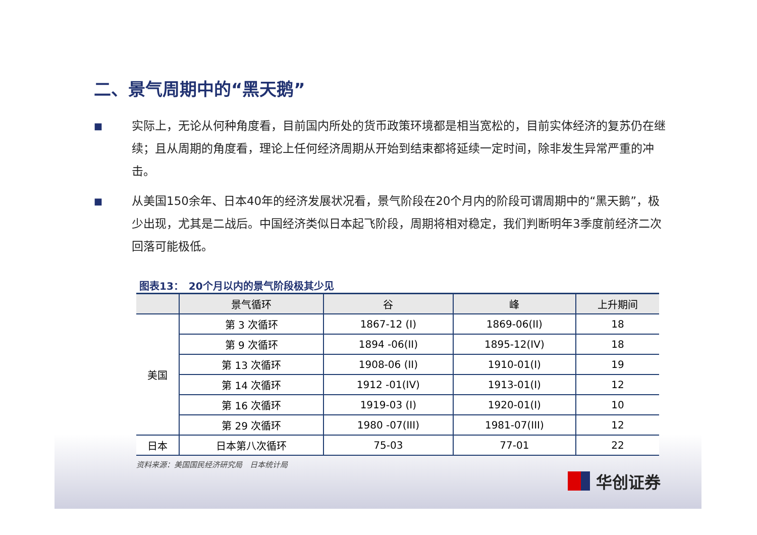二、景气周期中的“黑天鹅”
■ 实际上，无论从何种角度看，目前国内所处的货币政策环境都是相当宽松的，目前实体经济的复苏仍在继续；且从周期的角度看，理论上任何经济周期从开始到结束都将延续一定时间，除非发生异常严重的冲击。
■ 从美国150余年、日本40年的经济发展状况看，景气阶段在20个月内的阶段可谓周期中的“黑天鹅”，极少出现，尤其是二战后。中国经济类似日本起飞阶段，周期将相对稳定，我们判断明年3季度前经济二次回落可能极低。
图表13：　20个月以内的景气阶段极其少见
| | 景气循环 | 谷 | 峰 | 上升期间 |
| --- | --- | --- | --- | --- |
| 美国 | 第 3 次循环 | 1867-12 (I) | 1869-06(II) | 18 |
| | 第 9 次循环 | 1894 -06(II) | 1895-12(IV) | 18 |
| | 第 13 次循环 | 1908-06 (II) | 1910-01(I) | 19 |
| | 第 14 次循环 | 1912 -01(IV) | 1913-01(I) | 12 |
| | 第 16 次循环 | 1919-03 (I) | 1920-01(I) | 10 |
| | 第 29 次循环 | 1980 -07(III) | 1981-07(III) | 12 |
| 日本 | 日本第八次循环 | 75-03 | 77-01 | 22 |
资料来源：美国国民经济研究局　日本统计局
华创证券